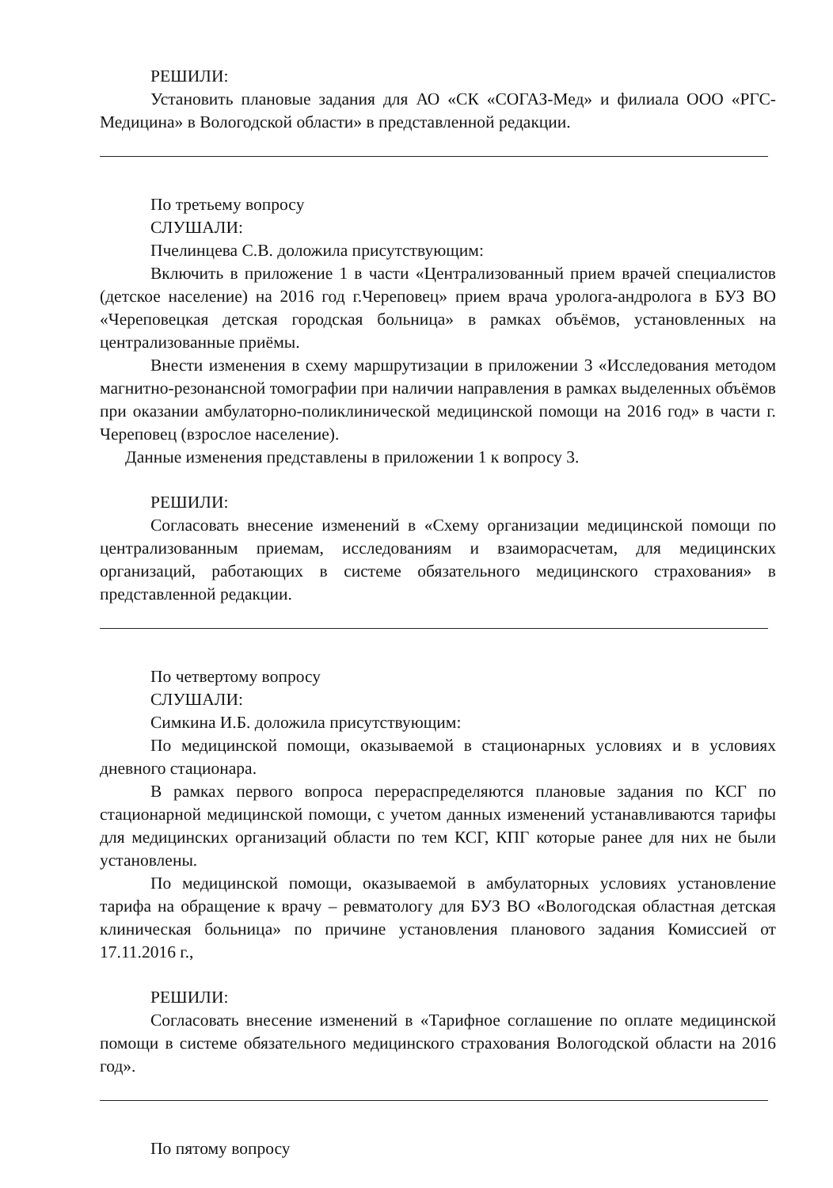РЕШИЛИ:
Установить плановые задания для АО «СК «СОГАЗ-Мед» и филиала ООО «РГС-Медицина» в Вологодской области» в представленной редакции.
По третьему вопросу
СЛУШАЛИ:
Пчелинцева С.В. доложила присутствующим:
Включить в приложение 1 в части «Централизованный прием врачей специалистов (детское население) на 2016 год г.Череповец» прием врача уролога-андролога в БУЗ ВО «Череповецкая детская городская больница» в рамках объёмов, установленных на централизованные приёмы.
Внести изменения в схему маршрутизации в приложении 3 «Исследования методом магнитно-резонансной томографии при наличии направления в рамках выделенных объёмов при оказании амбулаторно-поликлинической медицинской помощи на 2016 год» в части г. Череповец (взрослое население).
Данные изменения представлены в приложении 1 к вопросу 3.
РЕШИЛИ:
Согласовать внесение изменений в «Схему организации медицинской помощи по централизованным приемам, исследованиям и взаиморасчетам, для медицинских организаций, работающих в системе обязательного медицинского страхования» в представленной редакции.
По четвертому вопросу
СЛУШАЛИ:
Симкина И.Б. доложила присутствующим:
По медицинской помощи, оказываемой в стационарных условиях и в условиях дневного стационара.
В рамках первого вопроса перераспределяются плановые задания по КСГ по стационарной медицинской помощи, с учетом данных изменений устанавливаются тарифы для медицинских организаций области по тем КСГ, КПГ которые ранее для них не были установлены.
По медицинской помощи, оказываемой в амбулаторных условиях установление тарифа на обращение к врачу – ревматологу для БУЗ ВО «Вологодская областная детская клиническая больница» по причине установления планового задания Комиссией от 17.11.2016 г.,
РЕШИЛИ:
Согласовать внесение изменений в «Тарифное соглашение по оплате медицинской помощи в системе обязательного медицинского страхования Вологодской области на 2016 год».
По пятому вопросу